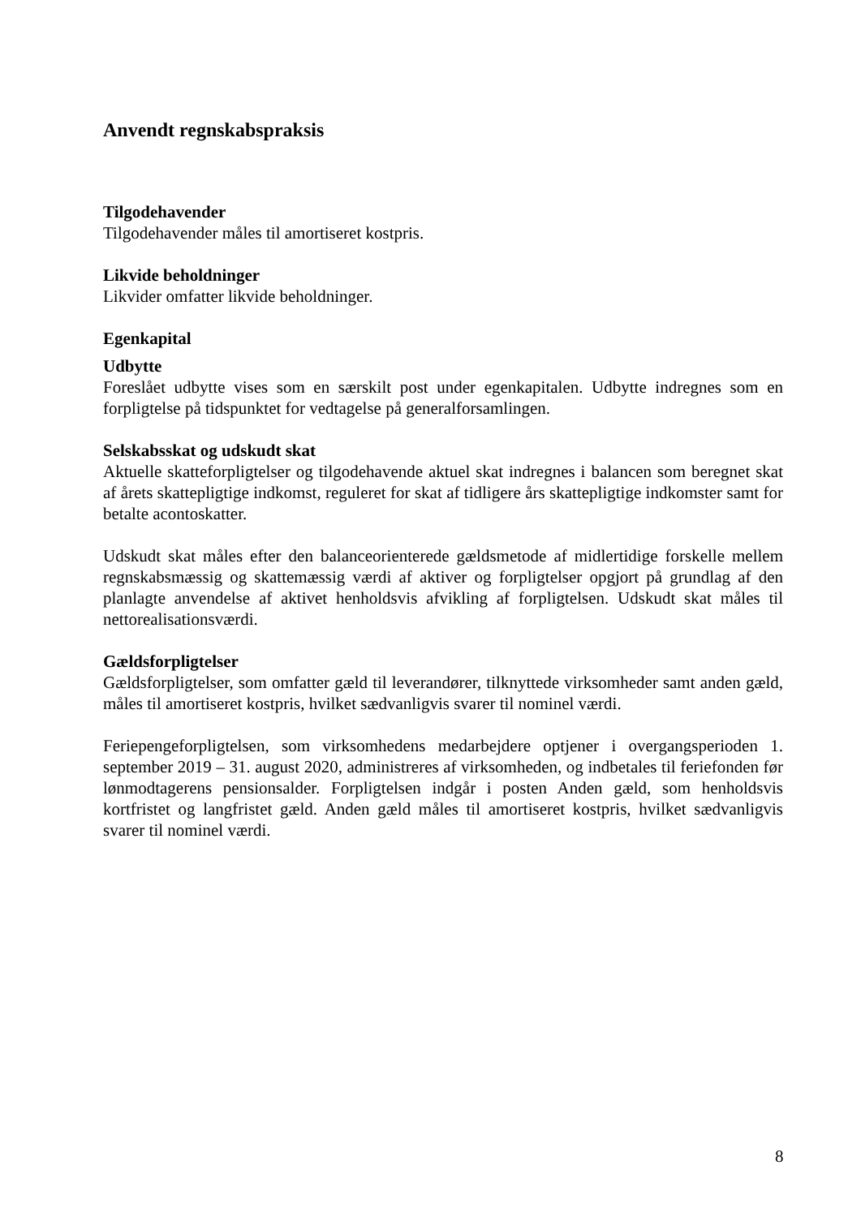Anvendt regnskabspraksis
Tilgodehavender
Tilgodehavender måles til amortiseret kostpris.
Likvide beholdninger
Likvider omfatter likvide beholdninger.
Egenkapital
Udbytte
Foreslået udbytte vises som en særskilt post under egenkapitalen. Udbytte indregnes som en forpligtelse på tidspunktet for vedtagelse på generalforsamlingen.
Selskabsskat og udskudt skat
Aktuelle skatteforpligtelser og tilgodehavende aktuel skat indregnes i balancen som beregnet skat af årets skattepligtige indkomst, reguleret for skat af tidligere års skattepligtige indkomster samt for betalte acontoskatter.
Udskudt skat måles efter den balanceorienterede gældsmetode af midlertidige forskelle mellem regnskabsmæssig og skattemæssig værdi af aktiver og forpligtelser opgjort på grundlag af den planlagte anvendelse af aktivet henholdsvis afvikling af forpligtelsen. Udskudt skat måles til nettorealisationsværdi.
Gældsforpligtelser
Gældsforpligtelser, som omfatter gæld til leverandører, tilknyttede virksomheder samt anden gæld, måles til amortiseret kostpris, hvilket sædvanligvis svarer til nominel værdi.
Feriepengeforpligtelsen, som virksomhedens medarbejdere optjener i overgangsperioden 1. september 2019 – 31. august 2020, administreres af virksomheden, og indbetales til feriefonden før lønmodtagerens pensionsalder. Forpligtelsen indgår i posten Anden gæld, som henholdsvis kortfristet og langfristet gæld. Anden gæld måles til amortiseret kostpris, hvilket sædvanligvis svarer til nominel værdi.
8